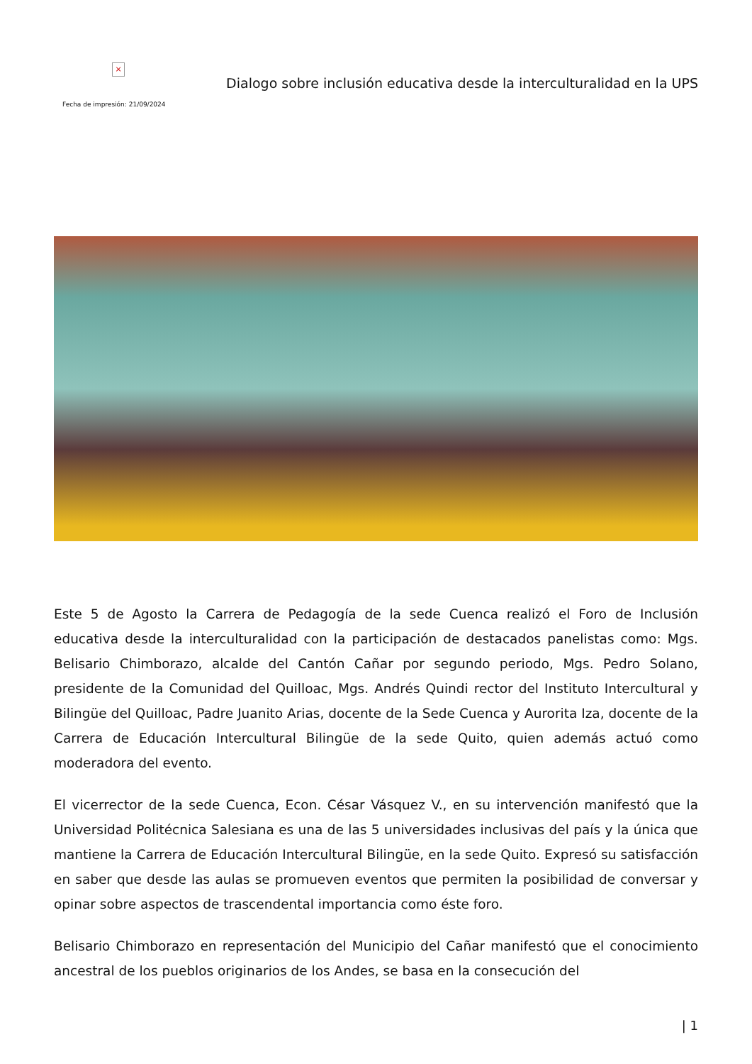×
Fecha de impresión: 21/09/2024
Dialogo sobre inclusión educativa desde la interculturalidad en la UPS
Este 5 de Agosto la Carrera de Pedagogía de la sede Cuenca realizó el Foro de Inclusión educativa desde la interculturalidad con la participación de destacados panelistas como: Mgs. Belisario Chimborazo, alcalde del Cantón Cañar por segundo periodo, Mgs. Pedro Solano, presidente de la Comunidad del Quilloac, Mgs. Andrés Quindi rector del Instituto Intercultural y Bilingüe del Quilloac, Padre Juanito Arias, docente de la Sede Cuenca y Aurorita Iza, docente de la Carrera de Educación Intercultural Bilingüe de la sede Quito, quien además actuó como moderadora del evento.
El vicerrector de la sede Cuenca, Econ. César Vásquez V., en su intervención manifestó que la Universidad Politécnica Salesiana es una de las 5 universidades inclusivas del país y la única que mantiene la Carrera de Educación Intercultural Bilingüe, en la sede Quito. Expresó su satisfacción en saber que desde las aulas se promueven eventos que permiten la posibilidad de conversar y opinar sobre aspectos de trascendental importancia como éste foro.
Belisario Chimborazo en representación del Municipio del Cañar manifestó que el conocimiento ancestral de los pueblos originarios de los Andes, se basa en la consecución del
| 1